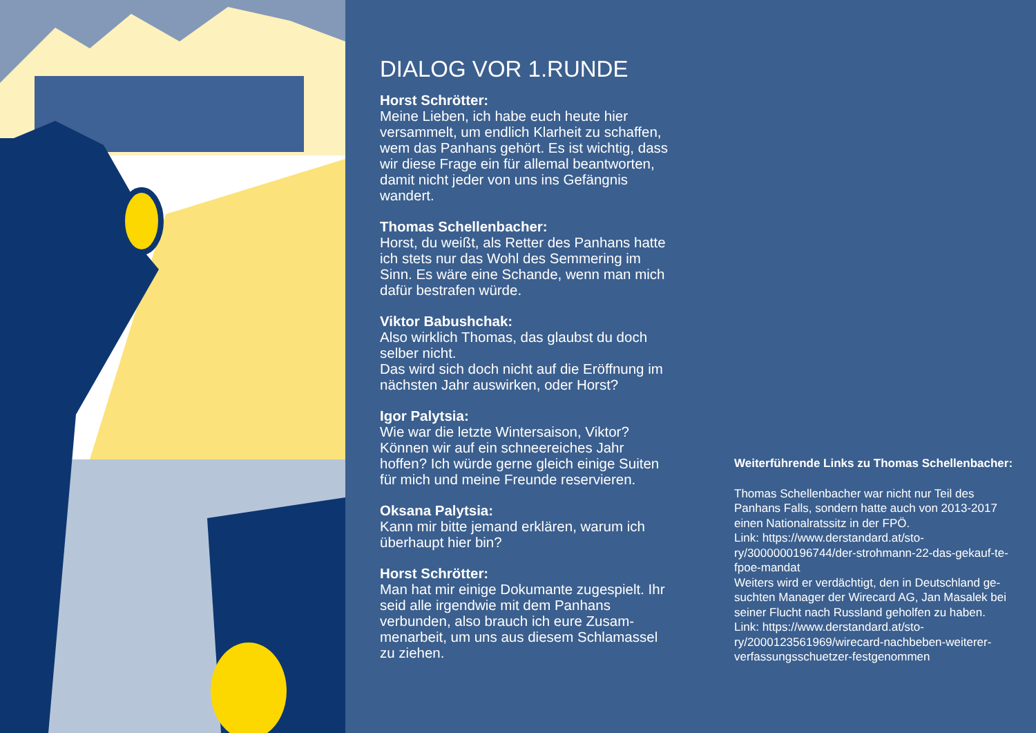DIALOG VOR 1.RUNDE
Horst Schrötter:
Meine Lieben, ich habe euch heute hier versammelt, um endlich Klarheit zu schaffen, wem das Panhans gehört. Es ist wichtig, dass wir diese Frage ein für allemal beantworten, damit nicht jeder von uns ins Gefängnis wandert.
Thomas Schellenbacher:
Horst, du weißt, als Retter des Panhans hatte ich stets nur das Wohl des Semmering im Sinn. Es wäre eine Schande, wenn man mich dafür bestrafen würde.
Viktor Babushchak:
Also wirklich Thomas, das glaubst du doch selber nicht.
Das wird sich doch nicht auf die Eröffnung im nächsten Jahr auswirken, oder Horst?
Igor Palytsia:
Wie war die letzte Wintersaison, Viktor? Können wir auf ein schneereiches Jahr hoffen? Ich würde gerne gleich einige Suiten für mich und meine Freunde reservieren.
Oksana Palytsia:
Kann mir bitte jemand erklären, warum ich überhaupt hier bin?
Horst Schrötter:
Man hat mir einige Dokumante zugespielt. Ihr seid alle irgendwie mit dem Panhans verbunden, also brauch ich eure Zusam-menarbeit, um uns aus diesem Schlamassel zu ziehen.
Weiterführende Links zu Thomas Schellenbacher:
Thomas Schellenbacher war nicht nur Teil des Panhans Falls, sondern hatte auch von 2013-2017 einen Nationalratssitz in der FPÖ.
Link: https://www.derstandard.at/sto-ry/3000000196744/der-strohmann-22-das-gekauf-te-fpoe-mandat
Weiters wird er verdächtigt, den in Deutschland ge-suchten Manager der Wirecard AG, Jan Masalek bei seiner Flucht nach Russland geholfen zu haben.
Link: https://www.derstandard.at/sto-ry/2000123561969/wirecard-nachbeben-weiterer-verfassungsschuetzer-festgenommen